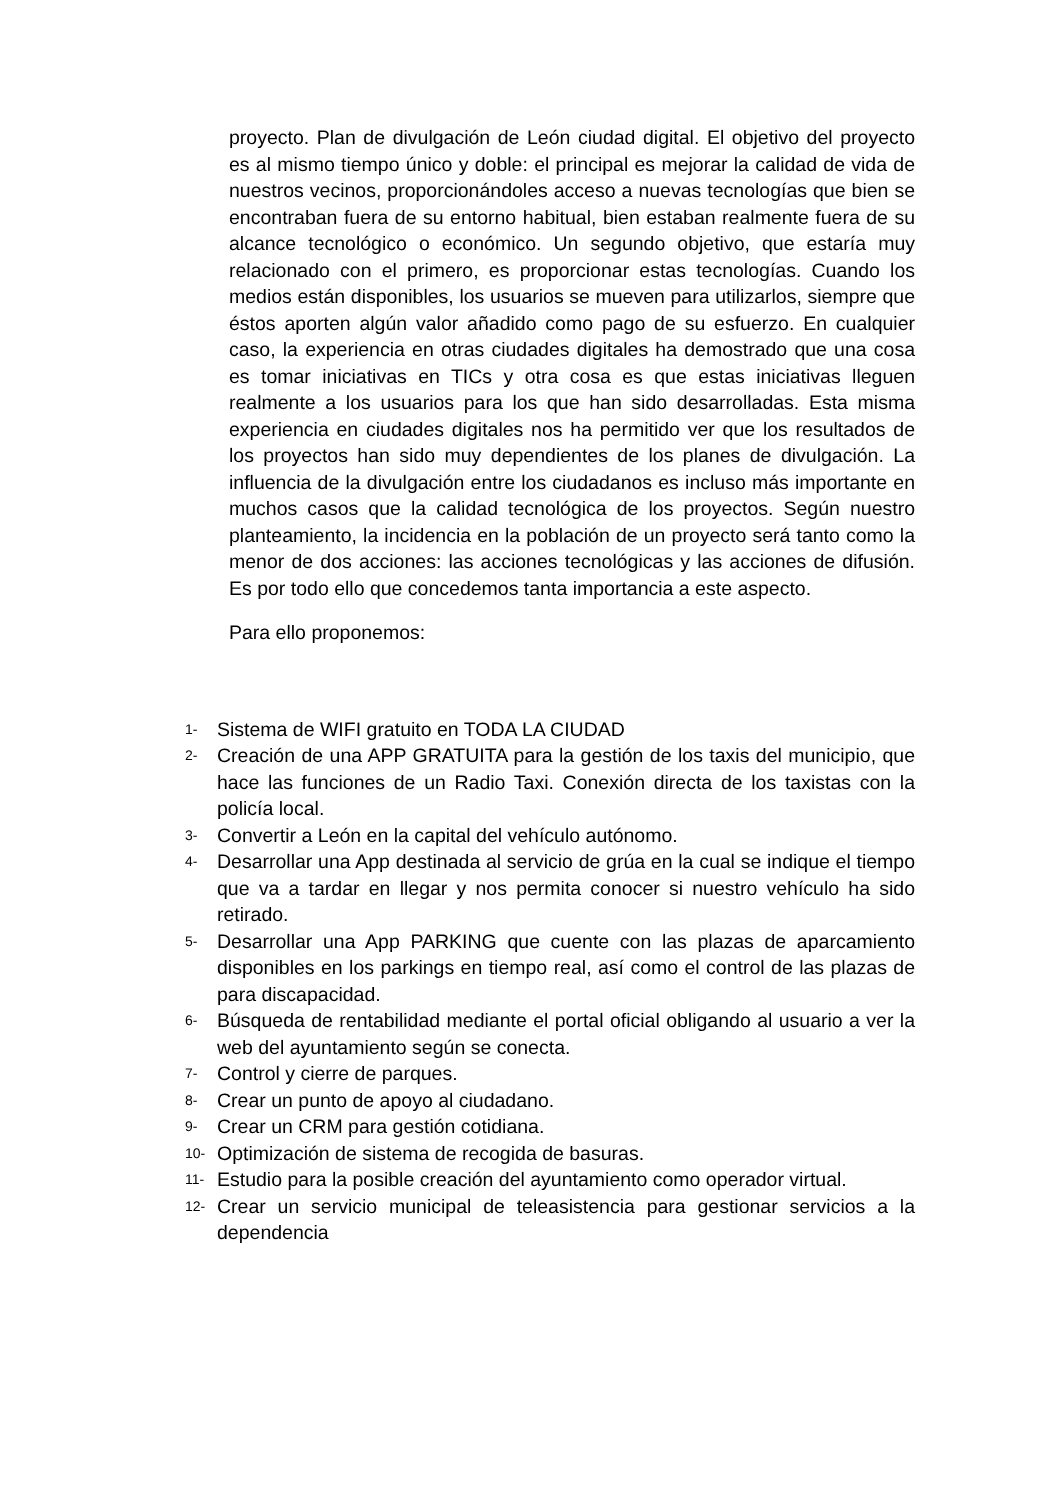proyecto. Plan de divulgación de León ciudad digital. El objetivo del proyecto es al mismo tiempo único y doble: el principal es mejorar la calidad de vida de nuestros vecinos, proporcionándoles acceso a nuevas tecnologías que bien se encontraban fuera de su entorno habitual, bien estaban realmente fuera de su alcance tecnológico o económico. Un segundo objetivo, que estaría muy relacionado con el primero, es proporcionar estas tecnologías. Cuando los medios están disponibles, los usuarios se mueven para utilizarlos, siempre que éstos aporten algún valor añadido como pago de su esfuerzo. En cualquier caso, la experiencia en otras ciudades digitales ha demostrado que una cosa es tomar iniciativas en TICs y otra cosa es que estas iniciativas lleguen realmente a los usuarios para los que han sido desarrolladas. Esta misma experiencia en ciudades digitales nos ha permitido ver que los resultados de los proyectos han sido muy dependientes de los planes de divulgación. La influencia de la divulgación entre los ciudadanos es incluso más importante en muchos casos que la calidad tecnológica de los proyectos. Según nuestro planteamiento, la incidencia en la población de un proyecto será tanto como la menor de dos acciones: las acciones tecnológicas y las acciones de difusión. Es por todo ello que concedemos tanta importancia a este aspecto.
Para ello proponemos:
1- Sistema de WIFI gratuito en TODA LA CIUDAD
2- Creación de una APP GRATUITA para la gestión de los taxis del municipio, que hace las funciones de un Radio Taxi. Conexión directa de los taxistas con la policía local.
3- Convertir a León en la capital del vehículo autónomo.
4- Desarrollar una App destinada al servicio de grúa en la cual se indique el tiempo que va a tardar en llegar y nos permita conocer si nuestro vehículo ha sido retirado.
5- Desarrollar una App PARKING que cuente con las plazas de aparcamiento disponibles en los parkings en tiempo real, así como el control de las plazas de para discapacidad.
6- Búsqueda de rentabilidad mediante el portal oficial obligando al usuario a ver la web del ayuntamiento según se conecta.
7- Control y cierre de parques.
8- Crear un punto de apoyo al ciudadano.
9- Crear un CRM para gestión cotidiana.
10- Optimización de sistema de recogida de basuras.
11- Estudio para la posible creación del ayuntamiento como operador virtual.
12- Crear un servicio municipal de teleasistencia para gestionar servicios a la dependencia